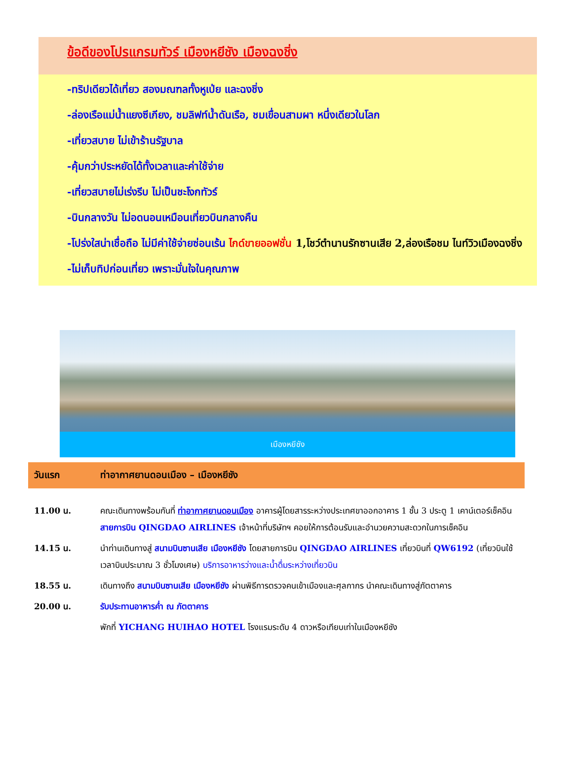ข้อดีของโปรแกรมทัวร์ เมืองหยีชัง เมืองฉงชิ่ง
-ทริปเดียวได้เที่ยว สองมณฑลทั้งหูเป่ย และฉงชิ่ง
-ล่องเรือแม่น้ำแยงซีเกียง, ชมลิฟท์น้ำดันเรือ, ชมเขื่อนสามผา หนึ่งเดียวในโลก
-เที่ยวสบาย ไม่เข้าร้านรัฐบาล
-คุ้มกว่าประหยัดได้ทั้งเวลาและค่าใช้จ่าย
-เที่ยวสบายไม่เร่งรีบ ไม่เป็นชะโงกทัวร์
-บินกลางวัน ไม่อดนอนเหมือนเที่ยวบินกลางคืน
-โปร่งใสน่าเชื่อถือ ไม่มีค่าใช้จ่ายซ่อนเร้น ไกด์ขายออฟชั่น 1,โชว์ตำนานรักซานเสีย 2,ล่องเรือชม ไนท์วิวเมืองฉงชิ่ง
-ไม่เก็บทิปก่อนเที่ยว เพราะมั่นใจในคุณภาพ
เมืองหยีชัง
| วันแรก | ท่าอากาศยานดอนเมือง – เมืองหยีชัง |
| --- | --- |
| 11.00 น. | คณะเดินทางพร้อมกันที่ ท่าอากาศยานดอนเมือง อาคารผู้โดยสารระหว่างประเทศขาออกอาคาร 1 ชั้น 3 ประตู 1 เคาน์เตอร์เช็คอิน สายการบิน QINGDAO AIRLINES เจ้าหน้าที่บริษัทฯ คอยให้การต้อนรับและอำนวยความสะดวกในการเช็คอิน |
| 14.15 น. | นำท่านเดินทางสู่ สนามบินซานเสีย เมืองหยีชัง โดยสายการบิน QINGDAO AIRLINES เที่ยวบินที่ QW6192 (เที่ยวบินใช้เวลาบินประมาณ 3 ชั่วโมงเศษ) บริการอาหารว่างและน้ำดื่มระหว่างเที่ยวบิน |
| 18.55 น. | เดินทางถึง สนามบินซานเสีย เมืองหยีชัง ผ่านพิธีการตรวจคนเข้าเมืองและศุลกากร นำคณะเดินทางสู่ภัตตาคาร |
| 20.00 น. | รับประทานอาหารค่ำ ณ ภัตตาคาร |
| | พักที่ YICHANG HUIHAO HOTEL โรงแรมระดับ 4 ดาวหรือเทียบเท่าในเมืองหยีชัง |